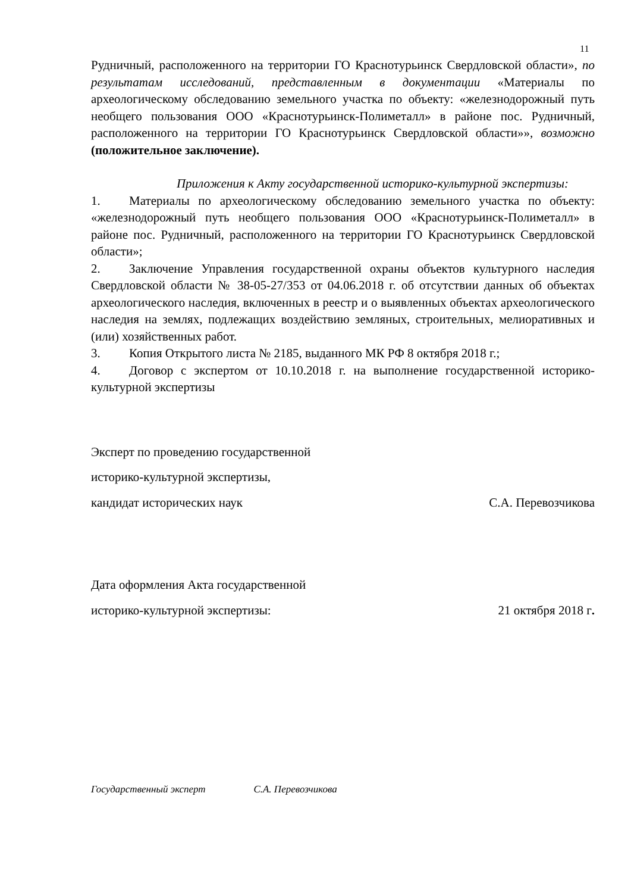11
Рудничный, расположенного на территории ГО Краснотурьинск Свердловской области», по результатам исследований, представленным в документации «Материалы по археологическому обследованию земельного участка по объекту: «железнодорожный путь необщего пользования ООО «Краснотурьинск-Полиметалл» в районе пос. Рудничный, расположенного на территории ГО Краснотурьинск Свердловской области»», возможно (положительное заключение).
Приложения к Акту государственной историко-культурной экспертизы:
1. Материалы по археологическому обследованию земельного участка по объекту: «железнодорожный путь необщего пользования ООО «Краснотурьинск-Полиметалл» в районе пос. Рудничный, расположенного на территории ГО Краснотурьинск Свердловской области»;
2. Заключение Управления государственной охраны объектов культурного наследия Свердловской области № 38-05-27/353 от 04.06.2018 г. об отсутствии данных об объектах археологического наследия, включенных в реестр и о выявленных объектах археологического наследия на землях, подлежащих воздействию земляных, строительных, мелиоративных и (или) хозяйственных работ.
3. Копия Открытого листа № 2185, выданного МК РФ 8 октября 2018 г.;
4. Договор с экспертом от 10.10.2018 г. на выполнение государственной историко-культурной экспертизы
Эксперт по проведению государственной
историко-культурной экспертизы,
кандидат исторических наук С.А. Перевозчикова
Дата оформления Акта государственной
историко-культурной экспертизы: 21 октября 2018 г.
Государственный эксперт С.А. Перевозчикова